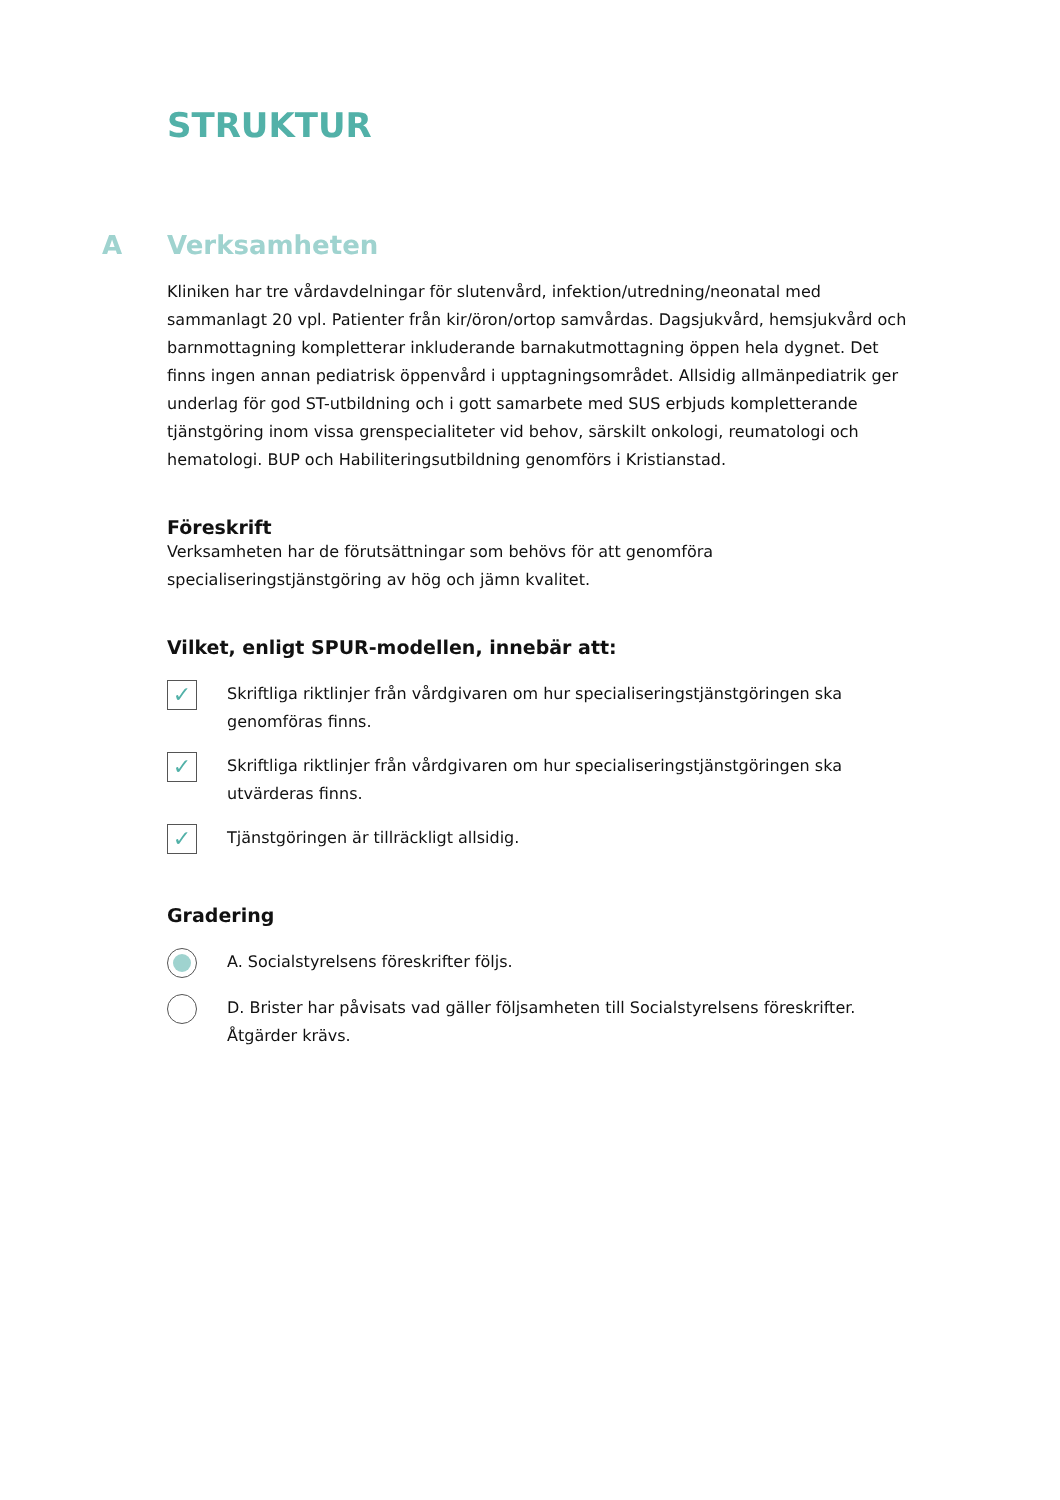STRUKTUR
A Verksamheten
Kliniken har tre vårdavdelningar för slutenvård, infektion/utredning/neonatal med sammanlagt 20 vpl. Patienter från kir/öron/ortop samvårdas. Dagsjukvård, hemsjukvård och barnmottagning kompletterar inkluderande barnakutmottagning öppen hela dygnet. Det finns ingen annan pediatrisk öppenvård i upptagningsområdet. Allsidig allmänpediatrik ger underlag för god ST-utbildning och i gott samarbete med SUS erbjuds kompletterande tjänstgöring inom vissa grenspecialiteter vid behov, särskilt onkologi, reumatologi och hematologi. BUP och Habiliteringsutbildning genomförs i Kristianstad.
Föreskrift
Verksamheten har de förutsättningar som behövs för att genomföra
specialiseringstjänstgöring av hög och jämn kvalitet.
Vilket, enligt SPUR-modellen, innebär att:
✓
Skriftliga riktlinjer från vårdgivaren om hur specialiseringstjänstgöringen ska genomföras finns.
✓
Skriftliga riktlinjer från vårdgivaren om hur specialiseringstjänstgöringen ska utvärderas finns.
✓
Tjänstgöringen är tillräckligt allsidig.
Gradering
A. Socialstyrelsens föreskrifter följs.
D. Brister har påvisats vad gäller följsamheten till Socialstyrelsens föreskrifter. Åtgärder krävs.